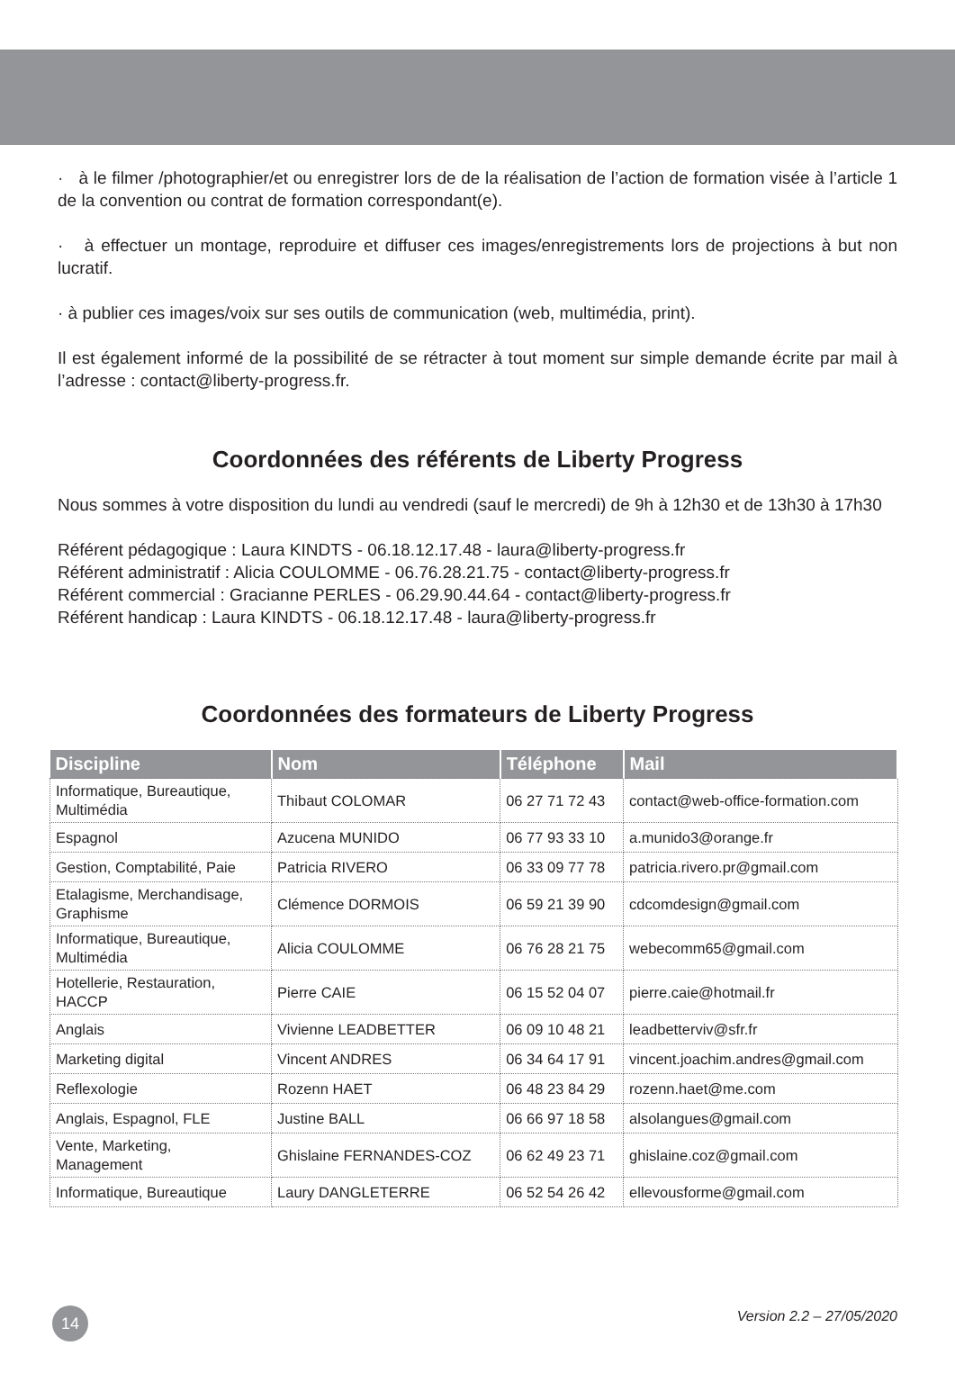· à le filmer /photographier/et ou enregistrer lors de de la réalisation de l’action de formation visée à l’article 1 de la convention ou contrat de formation correspondant(e).
· à effectuer un montage, reproduire et diffuser ces images/enregistrements lors de projections à but non lucratif.
· à publier ces images/voix sur ses outils de communication (web, multimédia, print).
Il est également informé de la possibilité de se rétracter à tout moment sur simple demande écrite par mail à l’adresse : contact@liberty-progress.fr.
Coordonnées des référents de Liberty Progress
Nous sommes à votre disposition du lundi au vendredi (sauf le mercredi) de 9h à 12h30 et de 13h30 à 17h30
Référent pédagogique : Laura KINDTS - 06.18.12.17.48 - laura@liberty-progress.fr
Référent administratif : Alicia COULOMME - 06.76.28.21.75 - contact@liberty-progress.fr
Référent commercial : Gracianne PERLES - 06.29.90.44.64 - contact@liberty-progress.fr
Référent handicap : Laura KINDTS - 06.18.12.17.48 - laura@liberty-progress.fr
Coordonnées des formateurs de Liberty Progress
| Discipline | Nom | Téléphone | Mail |
| --- | --- | --- | --- |
| Informatique, Bureautique, Multimédia | Thibaut COLOMAR | 06 27 71 72 43 | contact@web-office-formation.com |
| Espagnol | Azucena MUNIDO | 06 77 93 33 10 | a.munido3@orange.fr |
| Gestion, Comptabilité, Paie | Patricia RIVERO | 06 33 09 77 78 | patricia.rivero.pr@gmail.com |
| Etalagisme, Merchandisage, Graphisme | Clémence DORMOIS | 06 59 21 39 90 | cdcomdesign@gmail.com |
| Informatique, Bureautique, Multimédia | Alicia COULOMME | 06 76 28 21 75 | webecomm65@gmail.com |
| Hotellerie, Restauration, HACCP | Pierre CAIE | 06 15 52 04 07 | pierre.caie@hotmail.fr |
| Anglais | Vivienne LEADBETTER | 06 09 10 48 21 | leadbetterviv@sfr.fr |
| Marketing digital | Vincent ANDRES | 06 34 64 17 91 | vincent.joachim.andres@gmail.com |
| Reflexologie | Rozenn HAET | 06 48 23 84 29 | rozenn.haet@me.com |
| Anglais, Espagnol, FLE | Justine BALL | 06 66 97 18 58 | alsolangues@gmail.com |
| Vente, Marketing, Management | Ghislaine FERNANDES-COZ | 06 62 49 23 71 | ghislaine.coz@gmail.com |
| Informatique, Bureautique | Laury DANGLETERRE | 06 52 54 26 42 | ellevousforme@gmail.com |
14 Version 2.2 – 27/05/2020